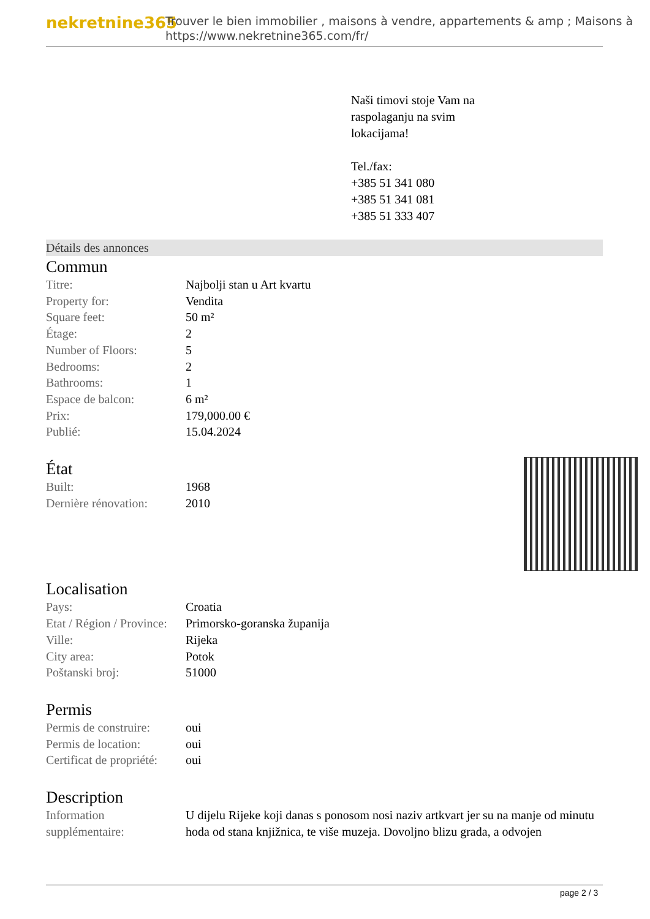nekretnine365
Trouver le bien immobilier , maisons à vendre, appartements & amp ; Maisons à
https://www.nekretnine365.com/fr/
Naši timovi stoje Vam na
raspolaganju na svim
lokacijama!
Tel./fax:
+385 51 341 080
+385 51 341 081
+385 51 333 407
Détails des annonces
Commun
| Titre: | Najbolji stan u Art kvartu |
| Property for: | Vendita |
| Square feet: | 50 m² |
| Étage: | 2 |
| Number of Floors: | 5 |
| Bedrooms: | 2 |
| Bathrooms: | 1 |
| Espace de balcon: | 6 m² |
| Prix: | 179,000.00 € |
| Publié: | 15.04.2024 |
État
| Built: | 1968 |
| Dernière rénovation: | 2010 |
Localisation
| Pays: | Croatia |
| Etat / Région / Province: | Primorsko-goranska županija |
| Ville: | Rijeka |
| City area: | Potok |
| Poštanski broj: | 51000 |
Permis
| Permis de construire: | oui |
| Permis de location: | oui |
| Certificat de propriété: | oui |
Description
| Information supplémentaire: | U dijelu Rijeke koji danas s ponosom nosi naziv artkvart jer su na manje od minutu hoda od stana knjižnica, te više muzeja. Dovoljno blizu grada, a odvojen |
page 2 / 3